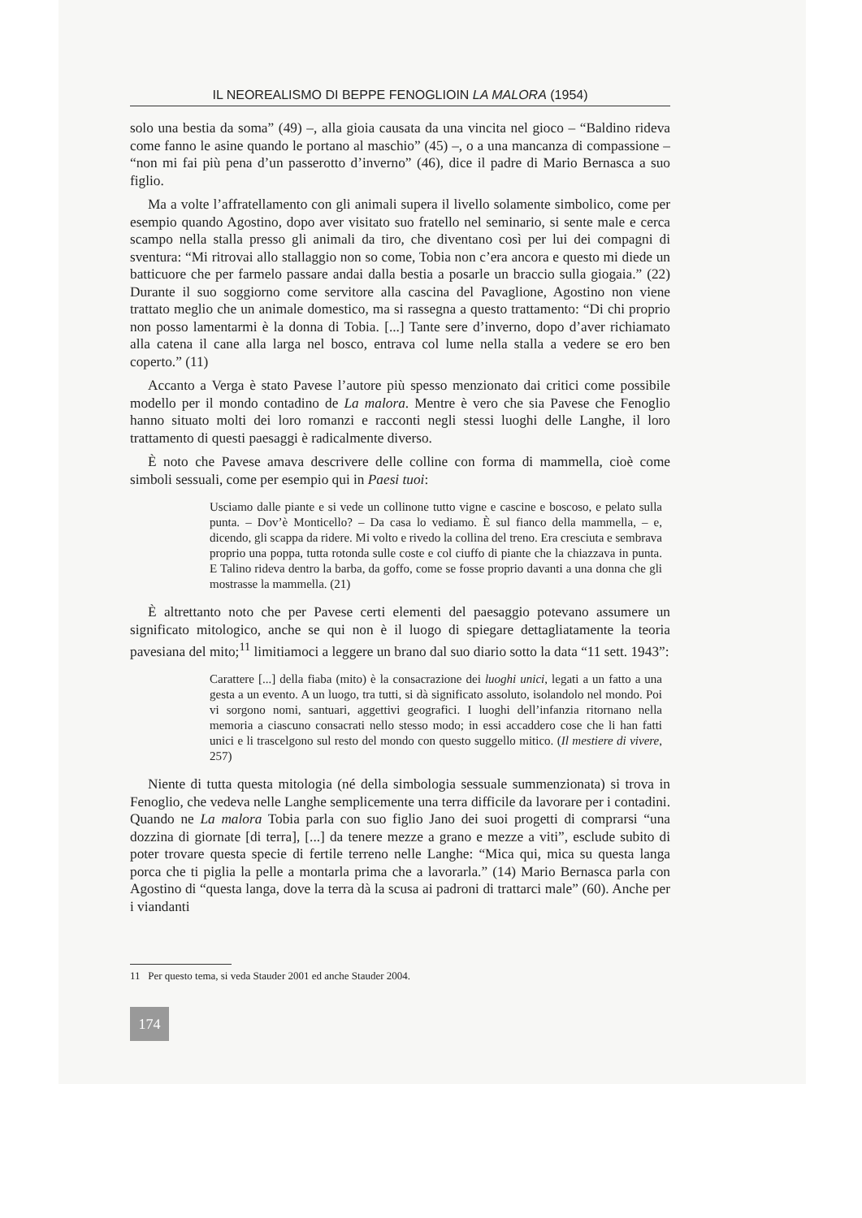IL NEOREALISMO DI BEPPE FENOGLIOIN LA MALORA (1954)
solo una bestia da soma” (49) –, alla gioia causata da una vincita nel gioco – “Baldino rideva come fanno le asine quando le portano al maschio” (45) –, o a una mancanza di compassione – “non mi fai più pena d’un passerotto d’inverno” (46), dice il padre di Mario Bernasca a suo figlio.
Ma a volte l’affratellamento con gli animali supera il livello solamente simbolico, come per esempio quando Agostino, dopo aver visitato suo fratello nel seminario, si sente male e cerca scampo nella stalla presso gli animali da tiro, che diventano così per lui dei compagni di sventura: “Mi ritrovai allo stallaggio non so come, Tobia non c’era ancora e questo mi diede un batticuore che per farmelo passare andai dalla bestia a posarle un braccio sulla giogaia.” (22) Durante il suo soggiorno come servitore alla cascina del Pavaglione, Agostino non viene trattato meglio che un animale domestico, ma si rassegna a questo trattamento: “Di chi proprio non posso lamentarmi è la donna di Tobia. [...] Tante sere d’inverno, dopo d’aver richiamato alla catena il cane alla larga nel bosco, entrava col lume nella stalla a vedere se ero ben coperto.” (11)
Accanto a Verga è stato Pavese l’autore più spesso menzionato dai critici come possibile modello per il mondo contadino de La malora. Mentre è vero che sia Pavese che Fenoglio hanno situato molti dei loro romanzi e racconti negli stessi luoghi delle Langhe, il loro trattamento di questi paesaggi è radicalmente diverso.
È noto che Pavese amava descrivere delle colline con forma di mammella, cioè come simboli sessuali, come per esempio qui in Paesi tuoi:
Usciamo dalle piante e si vede un collinone tutto vigne e cascine e boscoso, e pelato sulla punta. – Dov’è Monticello? – Da casa lo vediamo. È sul fianco della mammella, – e, dicendo, gli scappa da ridere. Mi volto e rivedo la collina del treno. Era cresciuta e sembrava proprio una poppa, tutta rotonda sulle coste e col ciuffo di piante che la chiazzava in punta. E Talino rideva dentro la barba, da goffo, come se fosse proprio davanti a una donna che gli mostrasse la mammella. (21)
È altrettanto noto che per Pavese certi elementi del paesaggio potevano assumere un significato mitologico, anche se qui non è il luogo di spiegare dettagliatamente la teoria pavesiana del mito;<sup>11</sup> limitiamoci a leggere un brano dal suo diario sotto la data “11 sett. 1943”:
Carattere [...] della fiaba (mito) è la consacrazione dei luoghi unici, legati a un fatto a una gesta a un evento. A un luogo, tra tutti, si dà significato assoluto, isolandolo nel mondo. Poi vi sorgono nomi, santuari, aggettivi geografici. I luoghi dell’infanzia ritornano nella memoria a ciascuno consacrati nello stesso modo; in essi accaddero cose che li han fatti unici e li trascelgono sul resto del mondo con questo suggello mitico. (Il mestiere di vivere, 257)
Niente di tutta questa mitologia (né della simbologia sessuale summenzionata) si trova in Fenoglio, che vedeva nelle Langhe semplicemente una terra difficile da lavorare per i contadini. Quando ne La malora Tobia parla con suo figlio Jano dei suoi progetti di comprarsi “una dozzina di giornate [di terra], [...] da tenere mezze a grano e mezze a viti”, esclude subito di poter trovare questa specie di fertile terreno nelle Langhe: “Mica qui, mica su questa langa porca che ti piglia la pelle a montarla prima che a lavorarla.” (14) Mario Bernasca parla con Agostino di “questa langa, dove la terra dà la scusa ai padroni di trattarci male” (60). Anche per i viandanti
11 Per questo tema, si veda Stauder 2001 ed anche Stauder 2004.
174